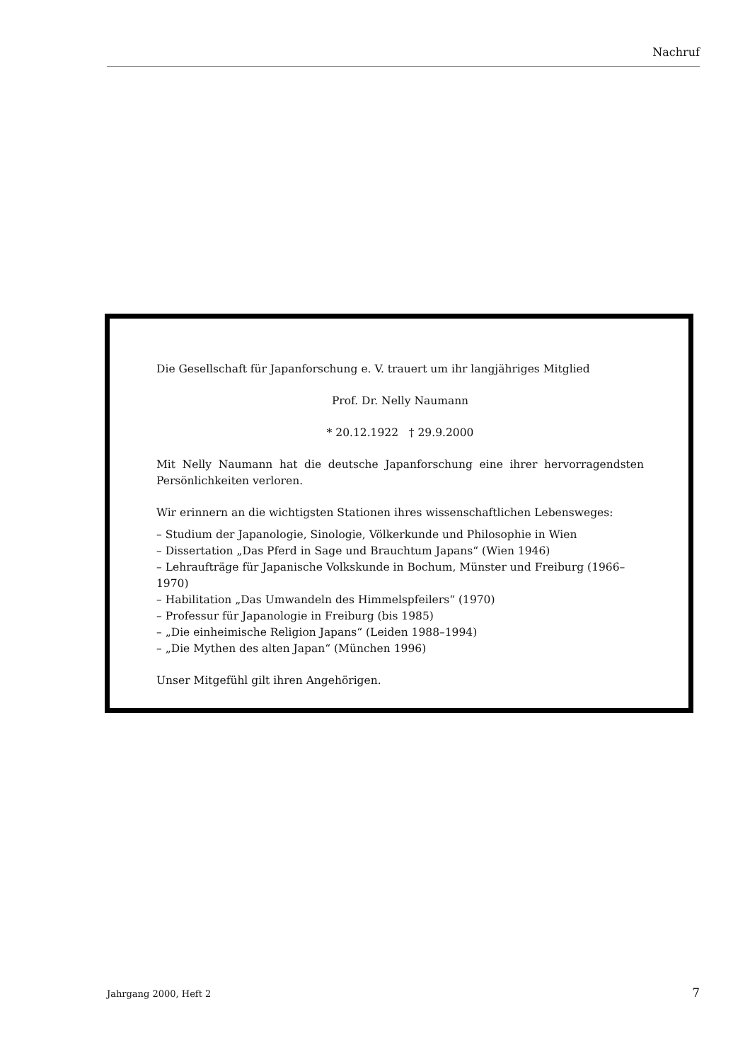Nachruf
Die Gesellschaft für Japanforschung e. V. trauert um ihr langjähriges Mitglied
Prof. Dr. Nelly Naumann
* 20.12.1922 † 29.9.2000
Mit Nelly Naumann hat die deutsche Japanforschung eine ihrer hervorragendsten Persönlichkeiten verloren.
Wir erinnern an die wichtigsten Stationen ihres wissenschaftlichen Lebensweges:
– Studium der Japanologie, Sinologie, Völkerkunde und Philosophie in Wien
– Dissertation „Das Pferd in Sage und Brauchtum Japans“ (Wien 1946)
– Lehraufträge für Japanische Volkskunde in Bochum, Münster und Freiburg (1966–1970)
– Habilitation „Das Umwandeln des Himmelspfeilers“ (1970)
– Professur für Japanologie in Freiburg (bis 1985)
– „Die einheimische Religion Japans“ (Leiden 1988–1994)
– „Die Mythen des alten Japan“ (München 1996)
Unser Mitgefühl gilt ihren Angehörigen.
Jahrgang 2000, Heft 2 7